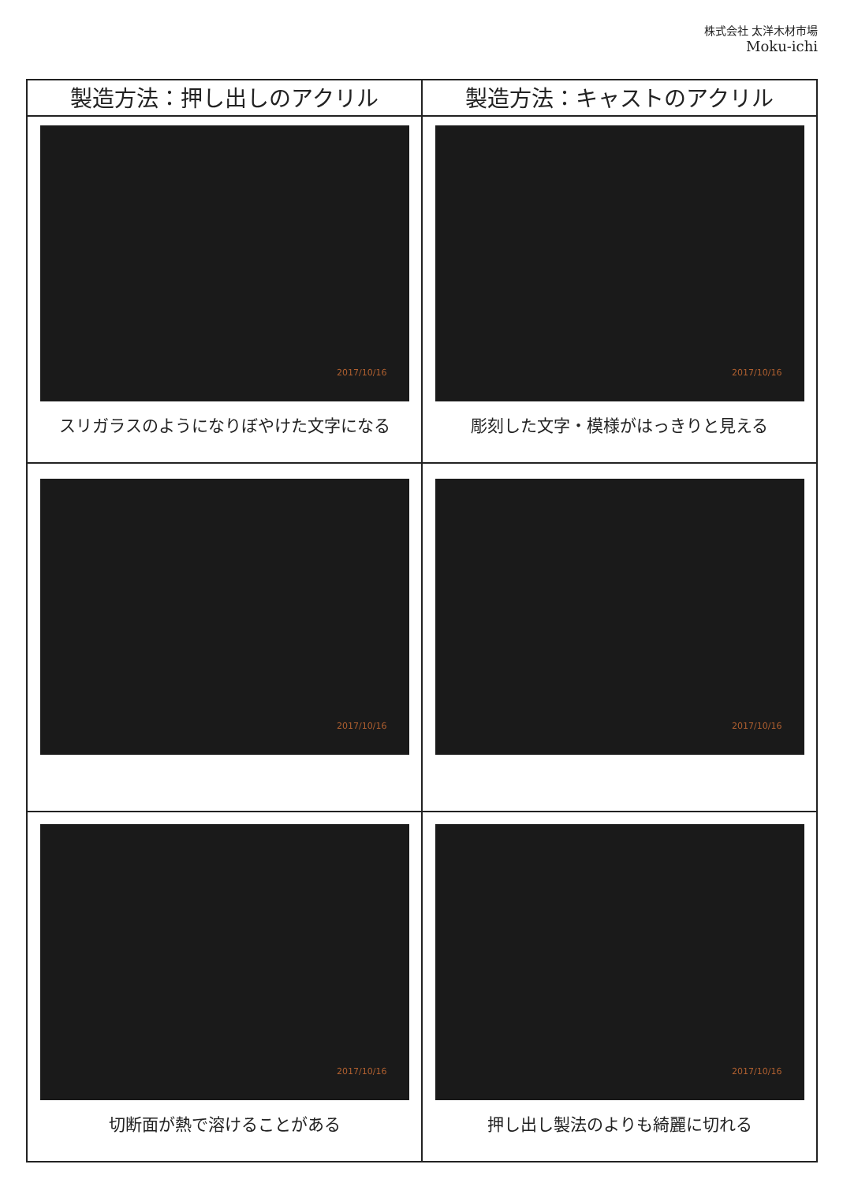株式会社 太洋木材市場
Moku-ichi
| 製造方法：押し出しのアクリル | 製造方法：キャストのアクリル |
| --- | --- |
| 2017/10/16 スリガラスのようになりぼやけた文字になる | 2017/10/16 彫刻した文字・模様がはっきりと見える |
| 2017/10/16 | 2017/10/16 |
| 2017/10/16 切断面が熱で溶けることがある | 2017/10/16 押し出し製法のよりも綺麗に切れる |